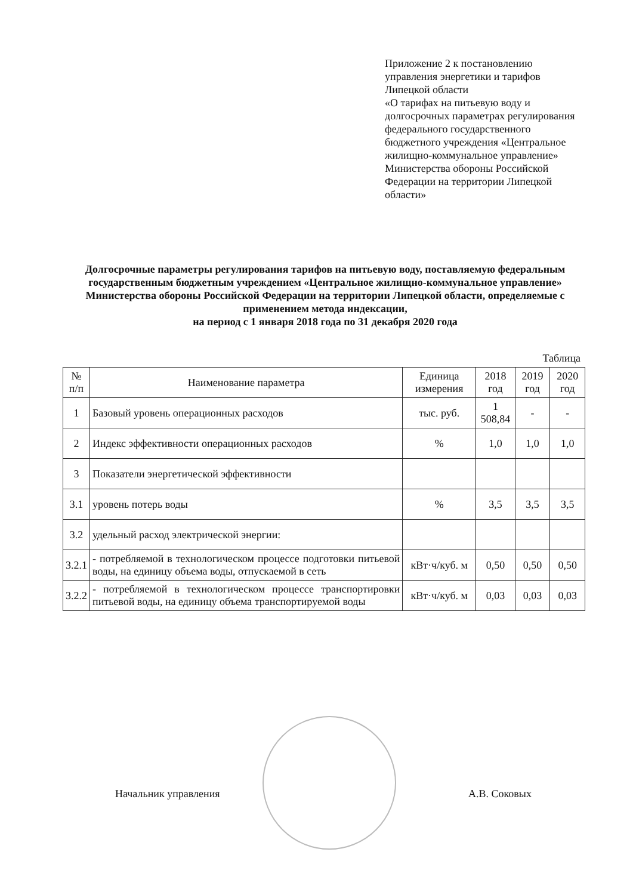Приложение 2 к постановлению управления энергетики и тарифов Липецкой области
«О тарифах на питьевую воду и долгосрочных параметрах регулирования федерального государственного бюджетного учреждения «Центральное жилищно-коммунальное управление» Министерства обороны Российской Федерации на территории Липецкой области»
Долгосрочные параметры регулирования тарифов на питьевую воду, поставляемую федеральным государственным бюджетным учреждением «Центральное жилищно-коммунальное управление» Министерства обороны Российской Федерации на территории Липецкой области, определяемые с применением метода индексации,
на период с 1 января 2018 года по 31 декабря 2020 года
Таблица
| № п/п | Наименование параметра | Единица измерения | 2018 год | 2019 год | 2020 год |
| --- | --- | --- | --- | --- | --- |
| 1 | Базовый уровень операционных расходов | тыс. руб. | 1 508,84 | - | - |
| 2 | Индекс эффективности операционных расходов | % | 1,0 | 1,0 | 1,0 |
| 3 | Показатели энергетической эффективности | | | | |
| 3.1 | уровень потерь воды | % | 3,5 | 3,5 | 3,5 |
| 3.2 | удельный расход электрической энергии: | | | | |
| 3.2.1 | - потребляемой в технологическом процессе подготовки питьевой воды, на единицу объема воды, отпускаемой в сеть | кВт·ч/куб. м | 0,50 | 0,50 | 0,50 |
| 3.2.2 | - потребляемой в технологическом процессе транспортировки питьевой воды, на единицу объема транспортируемой воды | кВт·ч/куб. м | 0,03 | 0,03 | 0,03 |
Начальник управления А.В. Соковых